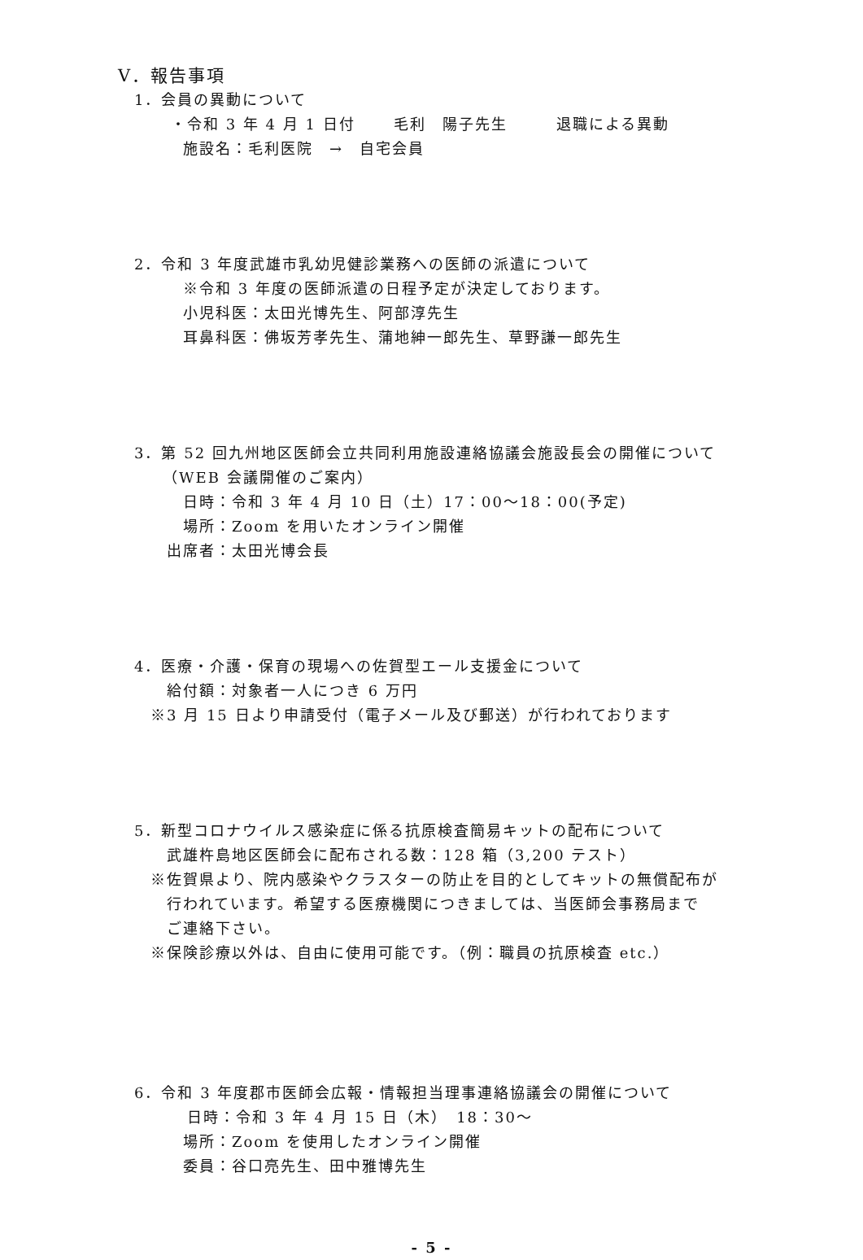Ⅴ．報告事項
1．会員の異動について
・令和 3 年 4 月 1 日付　　 毛利　陽子先生　　　退職による異動
施設名：毛利医院　→　自宅会員
2．令和 3 年度武雄市乳幼児健診業務への医師の派遣について
※令和 3 年度の医師派遣の日程予定が決定しております。
小児科医：太田光博先生、阿部淳先生
耳鼻科医：佛坂芳孝先生、蒲地紳一郎先生、草野謙一郎先生
3．第 52 回九州地区医師会立共同利用施設連絡協議会施設長会の開催について
（WEB 会議開催のご案内）
日時：令和 3 年 4 月 10 日（土）17：00～18：00(予定)
場所：Zoom を用いたオンライン開催
出席者：太田光博会長
4．医療・介護・保育の現場への佐賀型エール支援金について
給付額：対象者一人につき 6 万円
※3 月 15 日より申請受付（電子メール及び郵送）が行われております
5．新型コロナウイルス感染症に係る抗原検査簡易キットの配布について
武雄杵島地区医師会に配布される数：128 箱（3,200 テスト）
※佐賀県より、院内感染やクラスターの防止を目的としてキットの無償配布が
行われています。希望する医療機関につきましては、当医師会事務局まで
ご連絡下さい。
※保険診療以外は、自由に使用可能です。（例：職員の抗原検査 etc.）
6．令和 3 年度郡市医師会広報・情報担当理事連絡協議会の開催について
日時：令和 3 年 4 月 15 日（木）　18：30～
場所：Zoom を使用したオンライン開催
委員：谷口亮先生、田中雅博先生
- 5 -